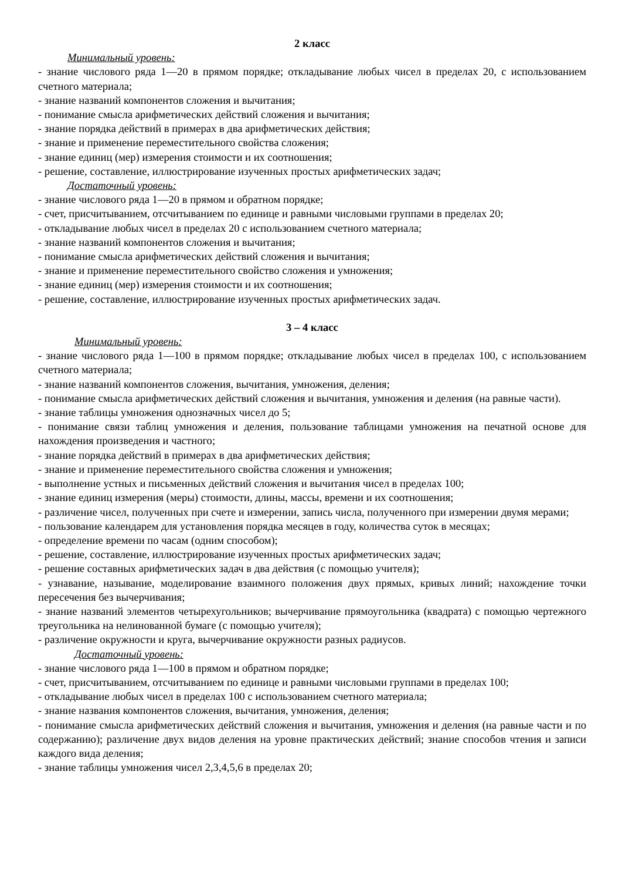2 класс
Минимальный уровень:
- знание числового ряда 1—20 в прямом порядке; откладывание любых чисел в пределах 20, с использованием счетного материала;
- знание названий компонентов сложения и вычитания;
- понимание смысла арифметических действий сложения и вычитания;
- знание порядка действий в примерах в два арифметических действия;
- знание и применение переместительного свойства сложения;
- знание единиц (мер) измерения стоимости и их соотношения;
- решение, составление, иллюстрирование изученных простых арифметических задач;
Достаточный уровень:
- знание числового ряда 1—20 в прямом и обратном порядке;
- счет, присчитыванием, отсчитыванием по единице и равными числовыми группами в пределах 20;
- откладывание любых чисел в пределах 20 с использованием счетного материала;
- знание названий компонентов сложения и вычитания;
- понимание смысла арифметических действий сложения и вычитания;
- знание и применение переместительного свойство сложения и умножения;
- знание единиц (мер) измерения стоимости и их соотношения;
- решение, составление, иллюстрирование изученных простых арифметических задач.
3 – 4 класс
Минимальный уровень:
- знание числового ряда 1—100 в прямом порядке; откладывание любых чисел в пределах 100, с использованием счетного материала;
- знание названий компонентов сложения, вычитания, умножения, деления;
- понимание смысла арифметических действий сложения и вычитания, умножения и деления (на равные части).
- знание таблицы умножения однозначных чисел до 5;
- понимание связи таблиц умножения и деления, пользование таблицами умножения на печатной основе для нахождения произведения и частного;
- знание порядка действий в примерах в два арифметических действия;
- знание и применение переместительного свойства сложения и умножения;
- выполнение устных и письменных действий сложения и вычитания чисел в пределах 100;
- знание единиц измерения (меры) стоимости, длины, массы, времени и их соотношения;
- различение чисел, полученных при счете и измерении, запись числа, полученного при измерении двумя мерами;
- пользование календарем для установления порядка месяцев в году, количества суток в месяцах;
- определение времени по часам (одним способом);
- решение, составление, иллюстрирование изученных простых арифметических задач;
- решение составных арифметических задач в два действия (с помощью учителя);
- узнавание, называние, моделирование взаимного положения двух прямых, кривых линий; нахождение точки пересечения без вычерчивания;
- знание названий элементов четырехугольников; вычерчивание прямоугольника (квадрата) с помощью чертежного треугольника на нелинованной бумаге (с помощью учителя);
- различение окружности и круга, вычерчивание окружности разных радиусов.
Достаточный уровень:
- знание числового ряда 1—100 в прямом и обратном порядке;
- счет, присчитыванием, отсчитыванием по единице и равными числовыми группами в пределах 100;
- откладывание любых чисел в пределах 100 с использованием счетного материала;
- знание названия компонентов сложения, вычитания, умножения, деления;
- понимание смысла арифметических действий сложения и вычитания, умножения и деления (на равные части и по содержанию); различение двух видов деления на уровне практических действий; знание способов чтения и записи каждого вида деления;
- знание таблицы умножения чисел 2,3,4,5,6 в пределах 20;